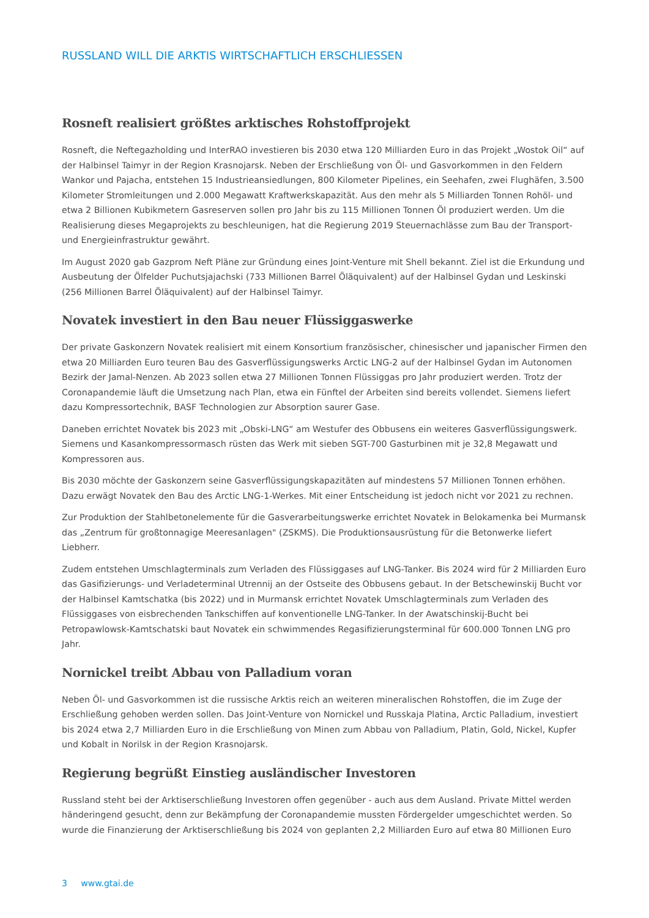RUSSLAND WILL DIE ARKTIS WIRTSCHAFTLICH ERSCHLIESSEN
Rosneft realisiert größtes arktisches Rohstoffprojekt
Rosneft, die Neftegazholding und InterRAO investieren bis 2030 etwa 120 Milliarden Euro in das Projekt „Wostok Oil“ auf der Halbinsel Taimyr in der Region Krasnojarsk. Neben der Erschließung von Öl- und Gasvorkommen in den Feldern Wankor und Pajacha, entstehen 15 Industrieansiedlungen, 800 Kilometer Pipelines, ein Seehafen, zwei Flughäfen, 3.500 Kilometer Stromleitungen und 2.000 Megawatt Kraftwerkskapazität. Aus den mehr als 5 Milliarden Tonnen Rohöl- und etwa 2 Billionen Kubikmetern Gasreserven sollen pro Jahr bis zu 115 Millionen Tonnen Öl produziert werden. Um die Realisierung dieses Megaprojekts zu beschleunigen, hat die Regierung 2019 Steuernachlässe zum Bau der Transport- und Energieinfrastruktur gewährt.
Im August 2020 gab Gazprom Neft Pläne zur Gründung eines Joint-Venture mit Shell bekannt. Ziel ist die Erkundung und Ausbeutung der Ölfelder Puchutsjajachski (733 Millionen Barrel Öläquivalent) auf der Halbinsel Gydan und Leskinski (256 Millionen Barrel Öläquivalent) auf der Halbinsel Taimyr.
Novatek investiert in den Bau neuer Flüssiggaswerke
Der private Gaskonzern Novatek realisiert mit einem Konsortium französischer, chinesischer und japanischer Firmen den etwa 20 Milliarden Euro teuren Bau des Gasverflüssigungswerks Arctic LNG-2 auf der Halbinsel Gydan im Autonomen Bezirk der Jamal-Nenzen. Ab 2023 sollen etwa 27 Millionen Tonnen Flüssiggas pro Jahr produziert werden. Trotz der Coronapandemie läuft die Umsetzung nach Plan, etwa ein Fünftel der Arbeiten sind bereits vollendet. Siemens liefert dazu Kompressortechnik, BASF Technologien zur Absorption saurer Gase.
Daneben errichtet Novatek bis 2023 mit „Obski-LNG“ am Westufer des Obbusens ein weiteres Gasverflüssigungswerk. Siemens und Kasankompressormasch rüsten das Werk mit sieben SGT-700 Gasturbinen mit je 32,8 Megawatt und Kompressoren aus.
Bis 2030 möchte der Gaskonzern seine Gasverflüssigungskapazitäten auf mindestens 57 Millionen Tonnen erhöhen. Dazu erwägt Novatek den Bau des Arctic LNG-1-Werkes. Mit einer Entscheidung ist jedoch nicht vor 2021 zu rechnen.
Zur Produktion der Stahlbetonelemente für die Gasverarbeitungswerke errichtet Novatek in Belokamenka bei Murmansk das „Zentrum für großtonnagige Meeresanlagen" (ZSKMS). Die Produktionsausrüstung für die Betonwerke liefert Liebherr.
Zudem entstehen Umschlagterminals zum Verladen des Flüssiggases auf LNG-Tanker. Bis 2024 wird für 2 Milliarden Euro das Gasifizierungs- und Verladeterminal Utrennij an der Ostseite des Obbusens gebaut. In der Betschewinskij Bucht vor der Halbinsel Kamtschatka (bis 2022) und in Murmansk errichtet Novatek Umschlagterminals zum Verladen des Flüssiggases von eisbrechenden Tankschiffen auf konventionelle LNG-Tanker. In der Awatschinskij-Bucht bei Petropawlowsk-Kamtschatski baut Novatek ein schwimmendes Regasifizierungsterminal für 600.000 Tonnen LNG pro Jahr.
Nornickel treibt Abbau von Palladium voran
Neben Öl- und Gasvorkommen ist die russische Arktis reich an weiteren mineralischen Rohstoffen, die im Zuge der Erschließung gehoben werden sollen. Das Joint-Venture von Nornickel und Russkaja Platina, Arctic Palladium, investiert bis 2024 etwa 2,7 Milliarden Euro in die Erschließung von Minen zum Abbau von Palladium, Platin, Gold, Nickel, Kupfer und Kobalt in Norilsk in der Region Krasnojarsk.
Regierung begrüßt Einstieg ausländischer Investoren
Russland steht bei der Arktiserschließung Investoren offen gegenüber - auch aus dem Ausland. Private Mittel werden händeringend gesucht, denn zur Bekämpfung der Coronapandemie mussten Fördergelder umgeschichtet werden. So wurde die Finanzierung der Arktiserschließung bis 2024 von geplanten 2,2 Milliarden Euro auf etwa 80 Millionen Euro
3 www.gtai.de